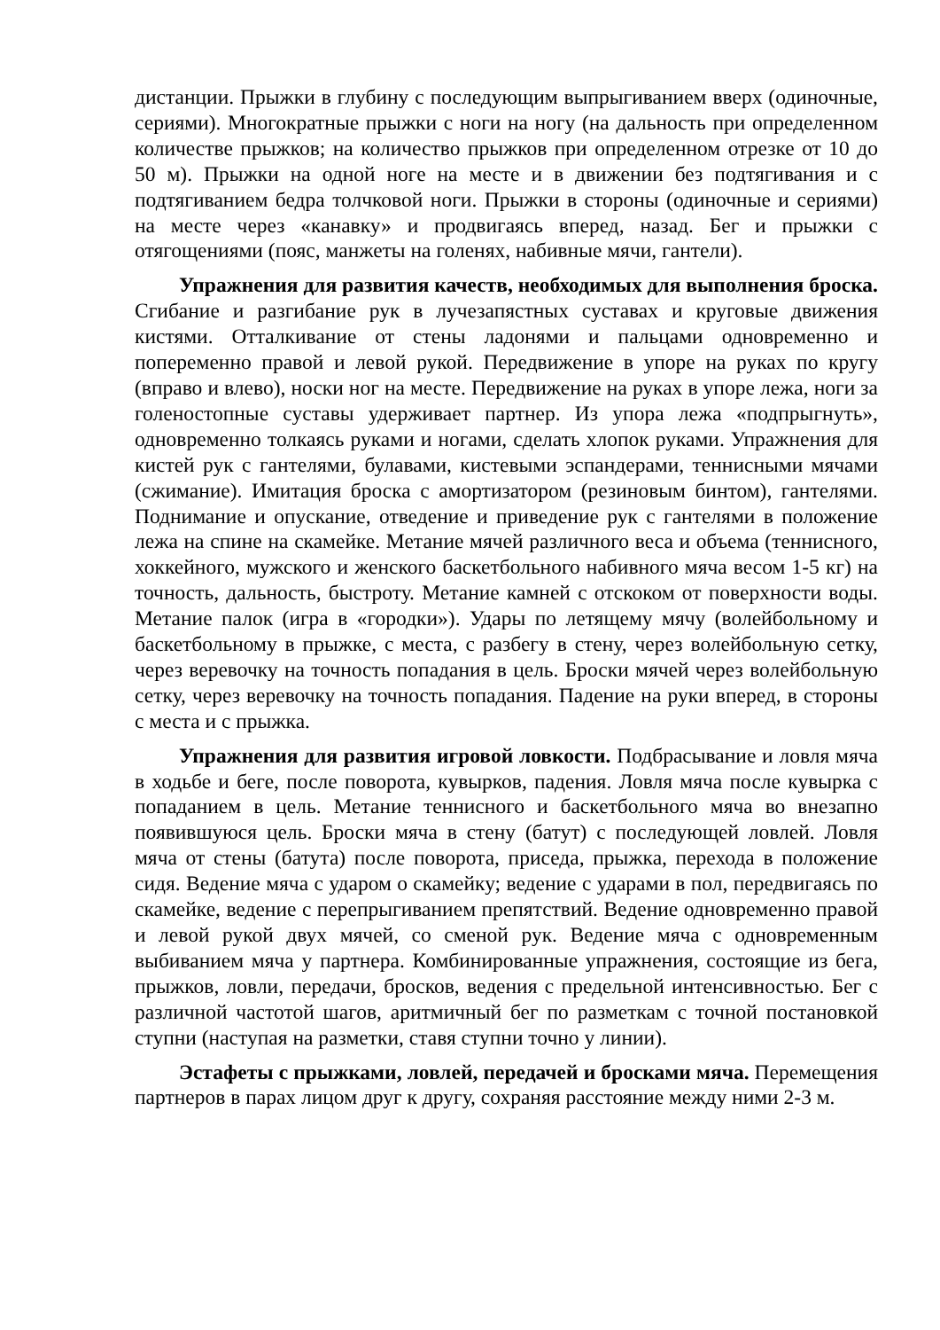дистанции. Прыжки в глубину с последующим выпрыгиванием вверх (одиночные, сериями). Многократные прыжки с ноги на ногу (на дальность при определенном количестве прыжков; на количество прыжков при определенном отрезке от 10 до 50 м). Прыжки на одной ноге на месте и в движении без подтягивания и с подтягиванием бедра толчковой ноги. Прыжки в стороны (одиночные и сериями) на месте через «канавку» и продвигаясь вперед, назад. Бег и прыжки с отягощениями (пояс, манжеты на голенях, набивные мячи, гантели).
Упражнения для развития качеств, необходимых для выполнения броска. Сгибание и разгибание рук в лучезапястных суставах и круговые движения кистями. Отталкивание от стены ладонями и пальцами одновременно и попеременно правой и левой рукой. Передвижение в упоре на руках по кругу (вправо и влево), носки ног на месте. Передвижение на руках в упоре лежа, ноги за голеностопные суставы удерживает партнер. Из упора лежа «подпрыгнуть», одновременно толкаясь руками и ногами, сделать хлопок руками. Упражнения для кистей рук с гантелями, булавами, кистевыми эспандерами, теннисными мячами (сжимание). Имитация броска с амортизатором (резиновым бинтом), гантелями. Поднимание и опускание, отведение и приведение рук с гантелями в положение лежа на спине на скамейке. Метание мячей различного веса и объема (теннисного, хоккейного, мужского и женского баскетбольного набивного мяча весом 1-5 кг) на точность, дальность, быстроту. Метание камней с отскоком от поверхности воды. Метание палок (игра в «городки»). Удары по летящему мячу (волейбольному и баскетбольному в прыжке, с места, с разбегу в стену, через волейбольную сетку, через веревочку на точность попадания в цель. Броски мячей через волейбольную сетку, через веревочку на точность попадания. Падение на руки вперед, в стороны с места и с прыжка.
Упражнения для развития игровой ловкости. Подбрасывание и ловля мяча в ходьбе и беге, после поворота, кувырков, падения. Ловля мяча после кувырка с попаданием в цель. Метание теннисного и баскетбольного мяча во внезапно появившуюся цель. Броски мяча в стену (батут) с последующей ловлей. Ловля мяча от стены (батута) после поворота, приседа, прыжка, перехода в положение сидя. Ведение мяча с ударом о скамейку; ведение с ударами в пол, передвигаясь по скамейке, ведение с перепрыгиванием препятствий. Ведение одновременно правой и левой рукой двух мячей, со сменой рук. Ведение мяча с одновременным выбиванием мяча у партнера. Комбинированные упражнения, состоящие из бега, прыжков, ловли, передачи, бросков, ведения с предельной интенсивностью. Бег с различной частотой шагов, аритмичный бег по разметкам с точной постановкой ступни (наступая на разметки, ставя ступни точно у линии).
Эстафеты с прыжками, ловлей, передачей и бросками мяча. Перемещения партнеров в парах лицом друг к другу, сохраняя расстояние между ними 2-3 м.